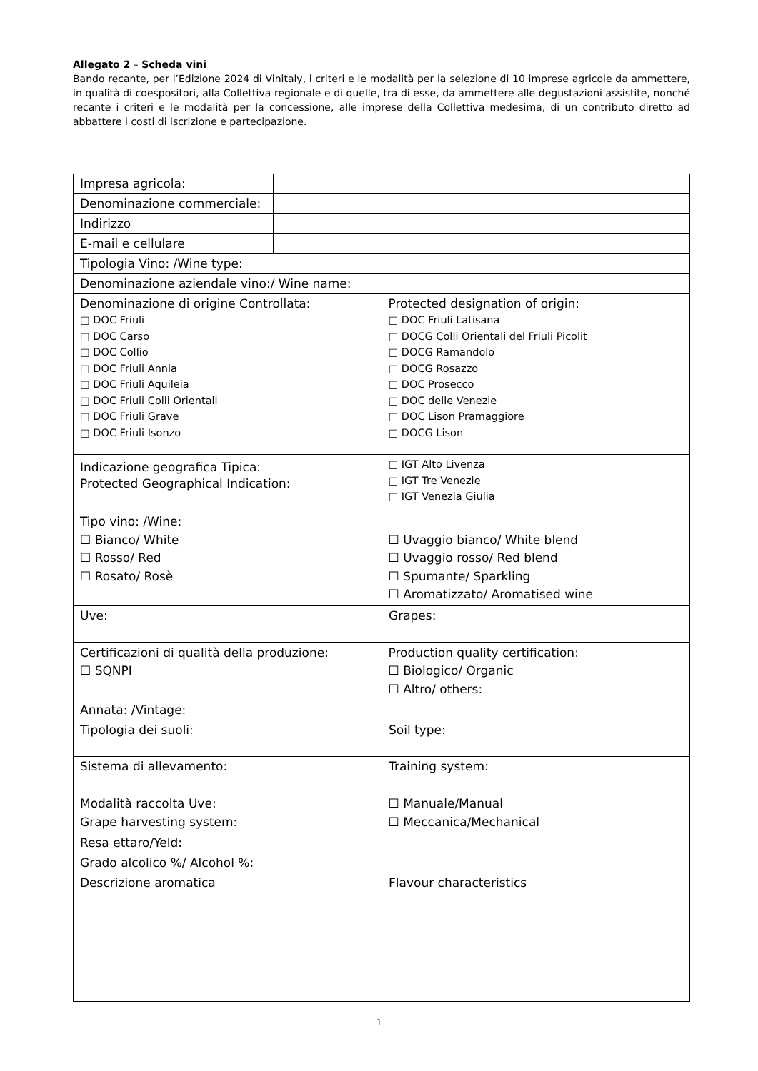Allegato 2 – Scheda vini
Bando recante, per l’Edizione 2024 di Vinitaly, i criteri e le modalità per la selezione di 10 imprese agricole da ammettere, in qualità di coespositori, alla Collettiva regionale e di quelle, tra di esse, da ammettere alle degustazioni assistite, nonché recante i criteri e le modalità per la concessione, alle imprese della Collettiva medesima, di un contributo diretto ad abbattere i costi di iscrizione e partecipazione.
| Impresa agricola: | | |
| Denominazione commerciale: | | |
| Indirizzo | | |
| E-mail e cellulare | | |
| Tipologia Vino: /Wine type: | | |
| Denominazione aziendale vino:/ Wine name: | | |
| Denominazione di origine Controllata: □ DOC Friuli □ DOC Carso □ DOC Collio □ DOC Friuli Annia □ DOC Friuli Aquileia □ DOC Friuli Colli Orientali □ DOC Friuli Grave □ DOC Friuli Isonzo | | Protected designation of origin: □ DOC Friuli Latisana □ DOCG Colli Orientali del Friuli Picolit □ DOCG Ramandolo □ DOCG Rosazzo □ DOC Prosecco □ DOC delle Venezie □ DOC Lison Pramaggiore □ DOCG Lison |
| Indicazione geografica Tipica: Protected Geographical Indication: | | □ IGT Alto Livenza □ IGT Tre Venezie □ IGT Venezia Giulia |
| Tipo vino: /Wine: ☐ Bianco/ White ☐ Rosso/ Red ☐ Rosato/ Rosè | | ☐ Uvaggio bianco/ White blend ☐ Uvaggio rosso/ Red blend ☐ Spumante/ Sparkling ☐ Aromatizzato/ Aromatised wine |
| Uve: | | Grapes: |
| Certificazioni di qualità della produzione: ☐ SQNPI | | Production quality certification: ☐ Biologico/ Organic ☐ Altro/ others: |
| Annata: /Vintage: | | |
| Tipologia dei suoli: | | Soil type: |
| Sistema di allevamento: | | Training system: |
| Modalità raccolta Uve: Grape harvesting system: | | ☐ Manuale/Manual ☐ Meccanica/Mechanical |
| Resa ettaro/Yeld: | | |
| Grado alcolico %/ Alcohol %: | | |
| Descrizione aromatica | | Flavour characteristics |
1